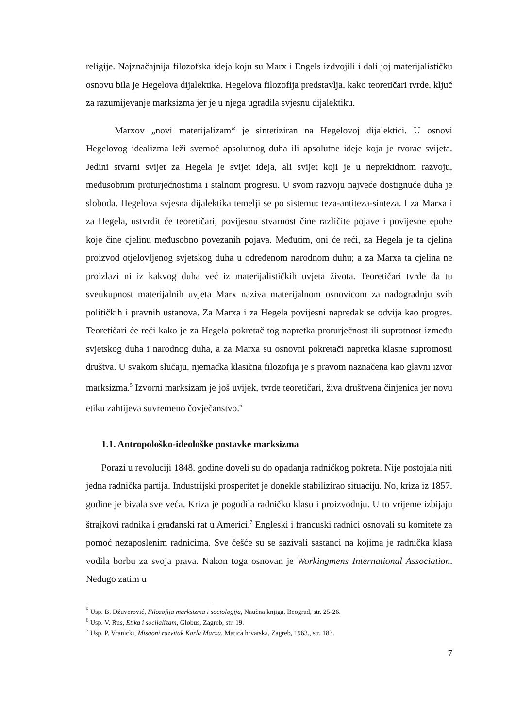religije. Najznačajnija filozofska ideja koju su Marx i Engels izdvojili i dali joj materijalističku osnovu bila je Hegelova dijalektika. Hegelova filozofija predstavlja, kako teoretičari tvrde, ključ za razumijevanje marksizma jer je u njega ugradila svjesnu dijalektiku.
Marxov „novi materijalizam“ je sintetiziran na Hegelovoj dijalektici. U osnovi Hegelovog idealizma leži svemoć apsolutnog duha ili apsolutne ideje koja je tvorac svijeta. Jedini stvarni svijet za Hegela je svijet ideja, ali svijet koji je u neprekidnom razvoju, međusobnim proturječnostima i stalnom progresu. U svom razvoju najveće dostignuće duha je sloboda. Hegelova svjesna dijalektika temelji se po sistemu: teza-antiteza-sinteza. I za Marxa i za Hegela, ustvrdit će teoretičari, povijesnu stvarnost čine različite pojave i povijesne epohe koje čine cjelinu međusobno povezanih pojava. Međutim, oni će reći, za Hegela je ta cjelina proizvod otjelovljenog svjetskog duha u određenom narodnom duhu; a za Marxa ta cjelina ne proizlazi ni iz kakvog duha već iz materijalističkih uvjeta života. Teoretičari tvrde da tu sveukupnost materijalnih uvjeta Marx naziva materijalnom osnovicom za nadogradnju svih političkih i pravnih ustanova. Za Marxa i za Hegela povijesni napredak se odvija kao progres. Teoretičari će reći kako je za Hegela pokretač tog napretka proturječnost ili suprotnost između svjetskog duha i narodnog duha, a za Marxa su osnovni pokretači napretka klasne suprotnosti društva. U svakom slučaju, njemačka klasična filozofija je s pravom naznačena kao glavni izvor marksizma.<sup>5</sup> Izvorni marksizam je još uvijek, tvrde teoretičari, živa društvena činjenica jer novu etiku zahtijeva suvremeno čovječanstvo.<sup>6</sup>
1.1. Antropološko-ideološke postavke marksizma
Porazi u revoluciji 1848. godine doveli su do opadanja radničkog pokreta. Nije postojala niti jedna radnička partija. Industrijski prosperitet je donekle stabilizirao situaciju. No, kriza iz 1857. godine je bivala sve veća. Kriza je pogodila radničku klasu i proizvodnju. U to vrijeme izbijaju štrajkovi radnika i građanski rat u Americi.<sup>7</sup> Engleski i francuski radnici osnovali su komitete za pomoć nezaposlenim radnicima. Sve češće su se sazivali sastanci na kojima je radnička klasa vodila borbu za svoja prava. Nakon toga osnovan je Workingmens International Association. Nedugo zatim u
<sup>5</sup> Usp. B. Džuverović, Filozofija marksizma i sociologija, Naučna knjiga, Beograd, str. 25-26.
<sup>6</sup> Usp. V. Rus, Etika i socijalizam, Globus, Zagreb, str. 19.
<sup>7</sup> Usp. P. Vranicki, Misaoni razvitak Karla Marxa, Matica hrvatska, Zagreb, 1963., str. 183.
7